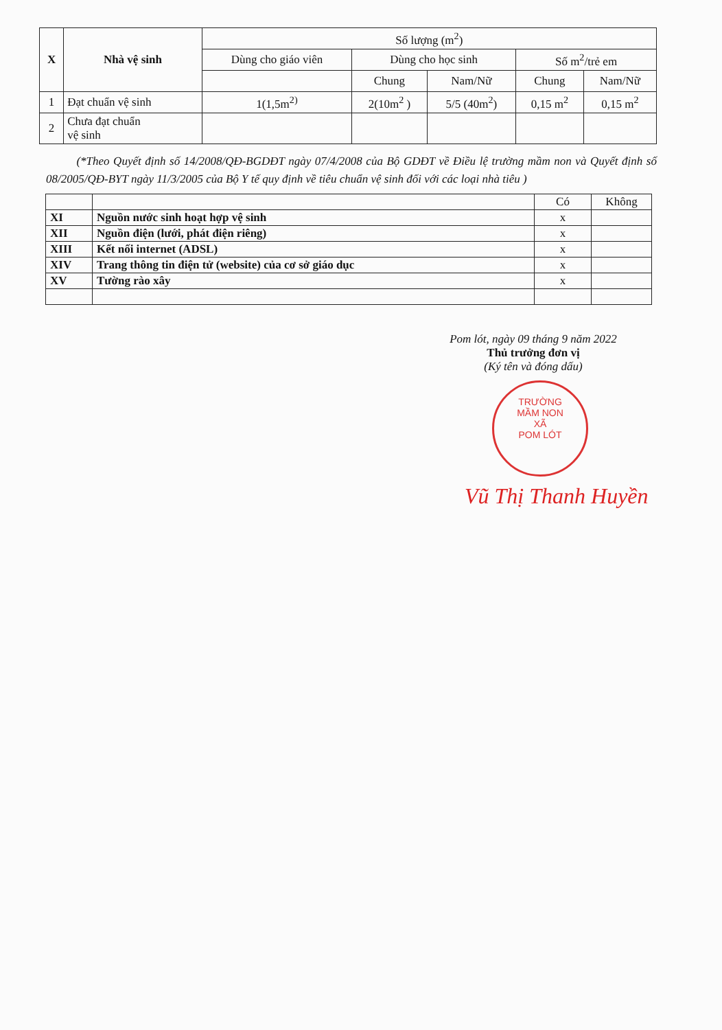| X | Nhà vệ sinh | Số lượng (m<sup>2</sup>) | | | | |
| --- | --- | --- | --- | --- | --- | --- |
| | | Dùng cho giáo viên | Dùng cho học sinh | | Số m<sup>2</sup>/trẻ em | |
| | | | Chung | Nam/Nữ | Chung | Nam/Nữ |
| 1 | Đạt chuẩn vệ sinh | 1(1,5m<sup>2)</sup> | 2(10m<sup>2</sup> ) | 5/5 (40m<sup>2</sup>) | 0,15 m<sup>2</sup> | 0,15 m<sup>2</sup> |
| 2 | Chưa đạt chuẩn vệ sinh | | | | | |
(*Theo Quyết định số 14/2008/QĐ-BGDĐT ngày 07/4/2008 của Bộ GDĐT về Điều lệ trường mầm non và Quyết định số 08/2005/QĐ-BYT ngày 11/3/2005 của Bộ Y tế quy định về tiêu chuẩn vệ sinh đối với các loại nhà tiêu )
| | | Có | Không |
| XI | Nguồn nước sinh hoạt hợp vệ sinh | x | |
| XII | Nguồn điện (lưới, phát điện riêng) | x | |
| XIII | Kết nối internet (ADSL) | x | |
| XIV | Trang thông tin điện tử (website) của cơ sở giáo dục | x | |
| XV | Tường rào xây | x | |
Pom lót, ngày 09 tháng 9 năm 2022
Thủ trưởng đơn vị
(Ký tên và đóng dấu)
TRƯỜNG
MẦM NON
XÃ
POM LÓT
Vũ Thị Thanh Huyền